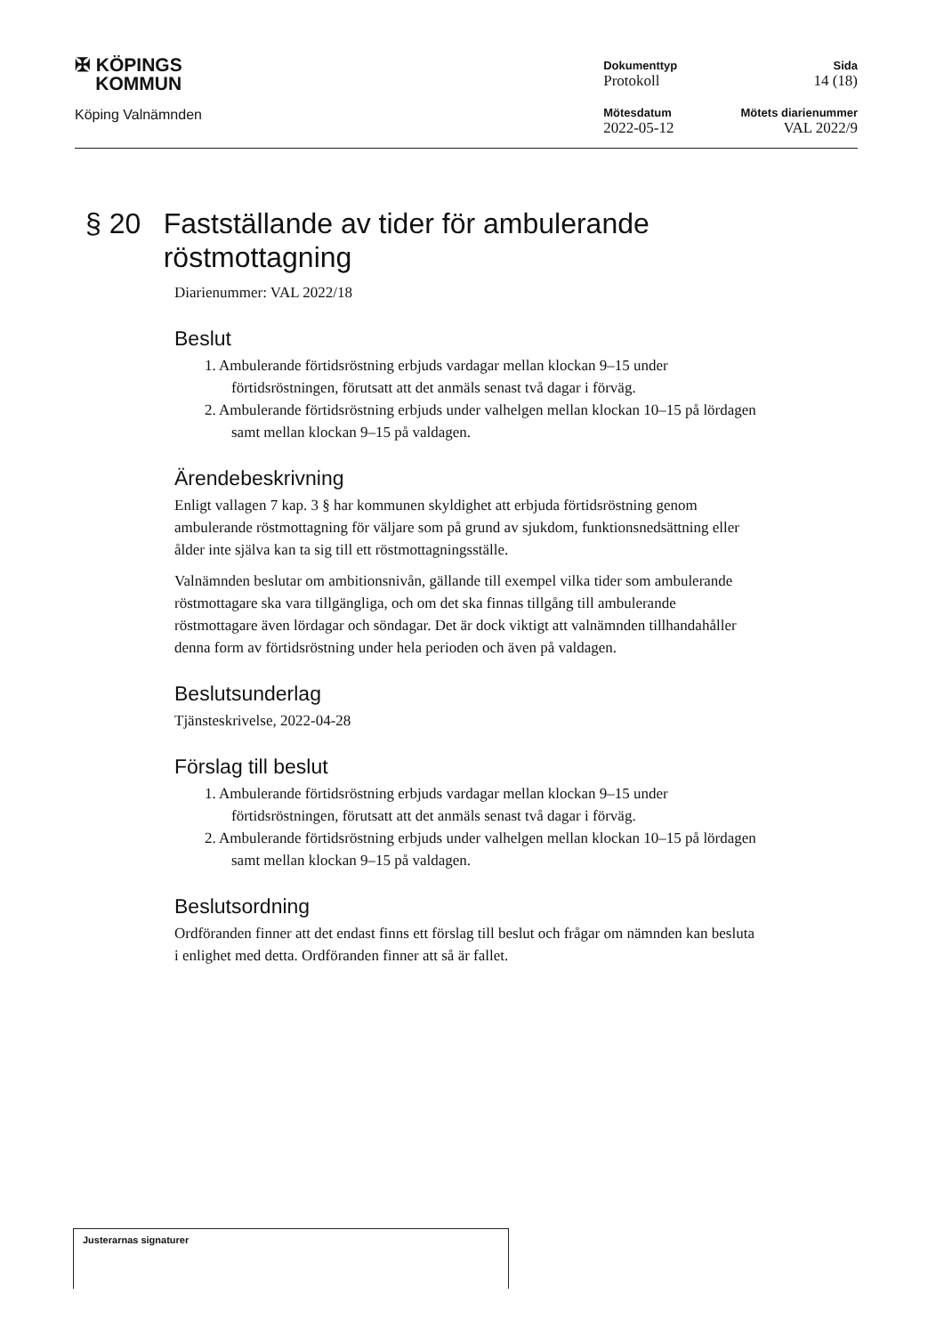✠ KÖPINGS
KOMMUN
Köping Valnämnden
Dokumenttyp
Protokoll
Mötesdatum
2022-05-12
Sida
14 (18)
Mötets diarienummer
VAL 2022/9
§ 20 Fastställande av tider för ambulerande röstmottagning
Diarienummer: VAL 2022/18
Beslut
1. Ambulerande förtidsröstning erbjuds vardagar mellan klockan 9–15 under förtidsröstningen, förutsatt att det anmäls senast två dagar i förväg.
2. Ambulerande förtidsröstning erbjuds under valhelgen mellan klockan 10–15 på lördagen samt mellan klockan 9–15 på valdagen.
Ärendebeskrivning
Enligt vallagen 7 kap. 3 § har kommunen skyldighet att erbjuda förtidsröstning genom ambulerande röstmottagning för väljare som på grund av sjukdom, funktionsnedsättning eller ålder inte själva kan ta sig till ett röstmottagningsställe.
Valnämnden beslutar om ambitionsnivån, gällande till exempel vilka tider som ambulerande röstmottagare ska vara tillgängliga, och om det ska finnas tillgång till ambulerande röstmottagare även lördagar och söndagar. Det är dock viktigt att valnämnden tillhandahåller denna form av förtidsröstning under hela perioden och även på valdagen.
Beslutsunderlag
Tjänsteskrivelse, 2022-04-28
Förslag till beslut
1. Ambulerande förtidsröstning erbjuds vardagar mellan klockan 9–15 under förtidsröstningen, förutsatt att det anmäls senast två dagar i förväg.
2. Ambulerande förtidsröstning erbjuds under valhelgen mellan klockan 10–15 på lördagen samt mellan klockan 9–15 på valdagen.
Beslutsordning
Ordföranden finner att det endast finns ett förslag till beslut och frågar om nämnden kan besluta i enlighet med detta. Ordföranden finner att så är fallet.
Justerarnas signaturer